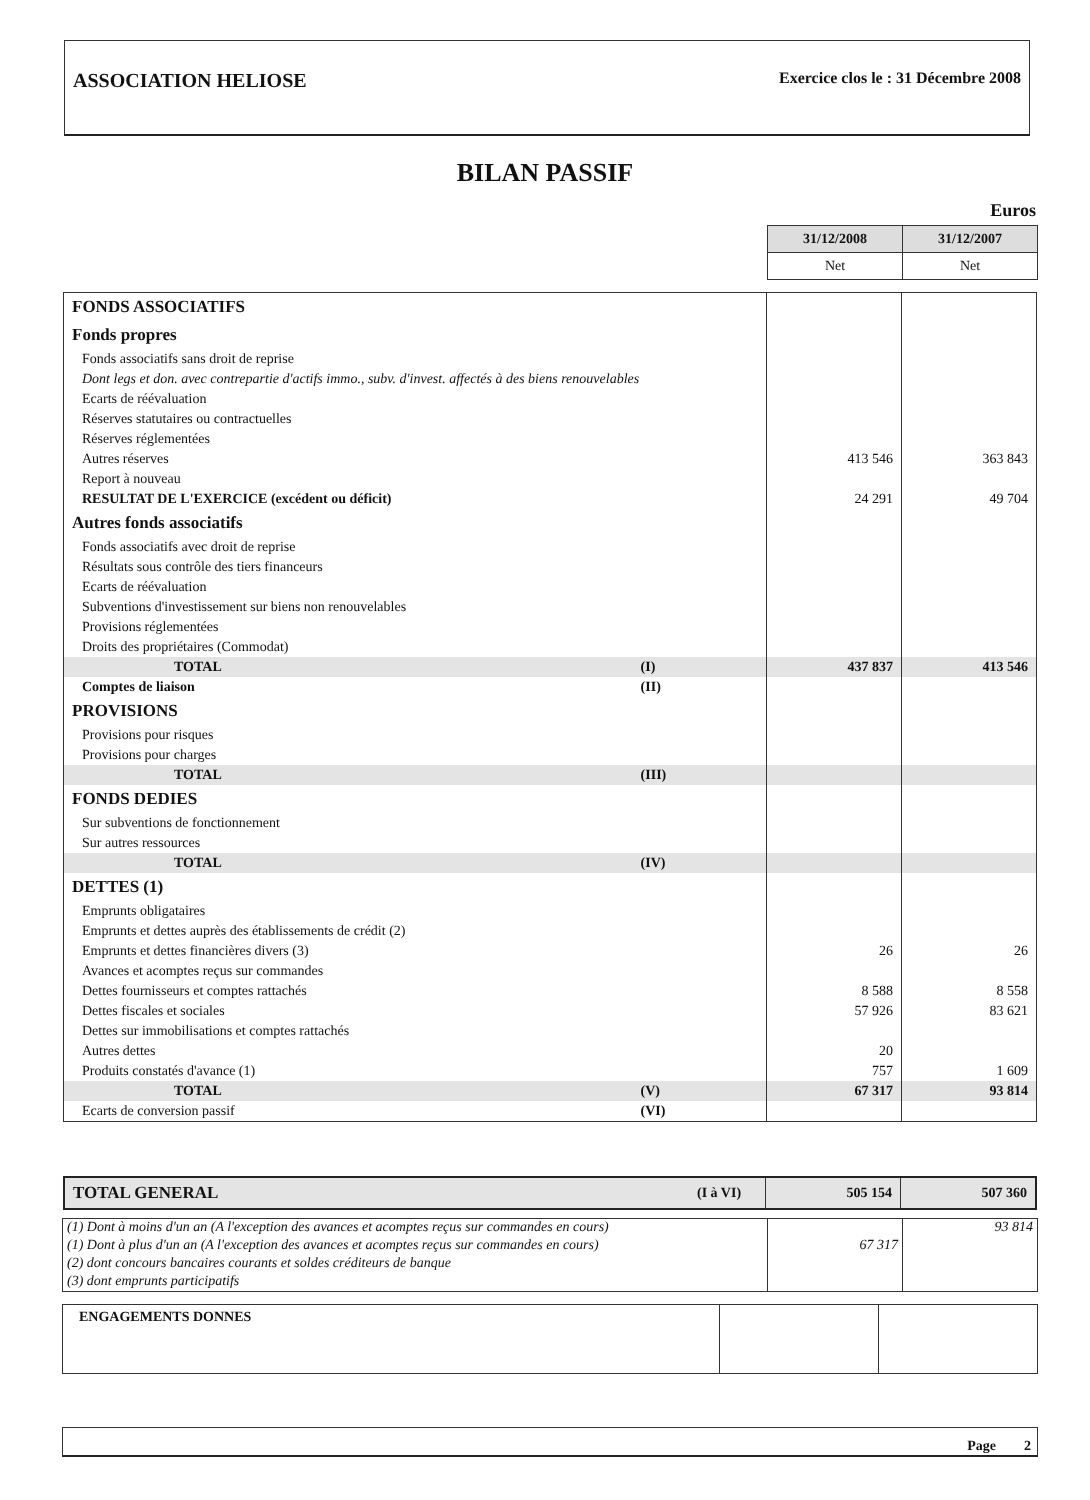ASSOCIATION HELIOSE Exercice clos le : 31 Décembre 2008
BILAN PASSIF
Euros
| 31/12/2008 | 31/12/2007 |
| Net | Net |
| FONDS ASSOCIATIFS | | | |
| Fonds propres | | | |
| Fonds associatifs sans droit de reprise | | | |
| Dont legs et don. avec contrepartie d'actifs immo., subv. d'invest. affectés à des biens renouvelables | | | |
| Ecarts de réévaluation | | | |
| Réserves statutaires ou contractuelles | | | |
| Réserves réglementées | | | |
| Autres réserves | | 413 546 | 363 843 |
| Report à nouveau | | | |
| RESULTAT DE L'EXERCICE (excédent ou déficit) | | 24 291 | 49 704 |
| Autres fonds associatifs | | | |
| Fonds associatifs avec droit de reprise | | | |
| Résultats sous contrôle des tiers financeurs | | | |
| Ecarts de réévaluation | | | |
| Subventions d'investissement sur biens non renouvelables | | | |
| Provisions réglementées | | | |
| Droits des propriétaires (Commodat) | | | |
| TOTAL | (I) | 437 837 | 413 546 |
| Comptes de liaison | (II) | | |
| PROVISIONS | | | |
| Provisions pour risques | | | |
| Provisions pour charges | | | |
| TOTAL | (III) | | |
| FONDS DEDIES | | | |
| Sur subventions de fonctionnement | | | |
| Sur autres ressources | | | |
| TOTAL | (IV) | | |
| DETTES (1) | | | |
| Emprunts obligataires | | | |
| Emprunts et dettes auprès des établissements de crédit (2) | | | |
| Emprunts et dettes financières divers (3) | | 26 | 26 |
| Avances et acomptes reçus sur commandes | | | |
| Dettes fournisseurs et comptes rattachés | | 8 588 | 8 558 |
| Dettes fiscales et sociales | | 57 926 | 83 621 |
| Dettes sur immobilisations et comptes rattachés | | | |
| Autres dettes | | 20 | |
| Produits constatés d'avance (1) | | 757 | 1 609 |
| TOTAL | (V) | 67 317 | 93 814 |
| Ecarts de conversion passif | (VI) | | |
| TOTAL GENERAL | (I à VI) | 505 154 | 507 360 |
| (1) Dont à moins d'un an (A l'exception des avances et acomptes reçus sur commandes en cours) | | 93 814 |
| (1) Dont à plus d'un an (A l'exception des avances et acomptes reçus sur commandes en cours) | 67 317 | |
| (2) dont concours bancaires courants et soldes créditeurs de banque | | |
| (3) dont emprunts participatifs | | |
| ENGAGEMENTS DONNES | | |
Page 2